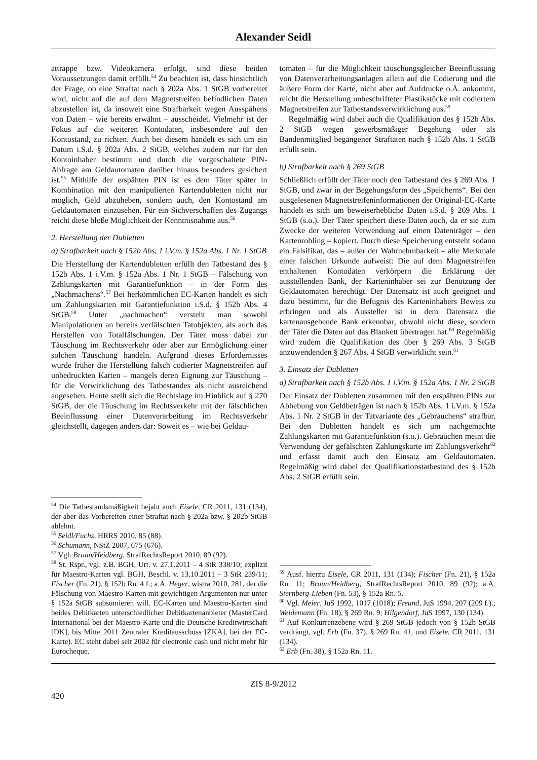Alexander Seidl
attrappe bzw. Videokamera erfolgt, sind diese beiden Voraussetzungen damit erfüllt.<sup>54</sup> Zu beachten ist, dass hinsichtlich der Frage, ob eine Straftat nach § 202a Abs. 1 StGB vorbereitet wird, nicht auf die auf dem Magnetstreifen befindlichen Daten abzustellen ist, da insoweit eine Strafbarkeit wegen Ausspähens von Daten – wie bereits erwähnt – ausscheidet. Vielmehr ist der Fokus auf die weiteren Kontodaten, insbesondere auf den Kontostand, zu richten. Auch bei diesem handelt es sich um ein Datum i.S.d. § 202a Abs. 2 StGB, welches zudem nur für den Kontoinhaber bestimmt und durch die vorgeschaltete PIN-Abfrage am Geldautomaten darüber hinaus besonders gesichert ist.<sup>55</sup> Mithilfe der erspähten PIN ist es dem Täter später in Kombination mit den manipulierten Kartendubletten nicht nur möglich, Geld abzuheben, sondern auch, den Kontostand am Geldautomaten einzusehen. Für ein Sichverschaffen des Zugangs reicht diese bloße Möglichkeit der Kenntnisnahme aus.<sup>56</sup>
2. Herstellung der Dubletten
a) Strafbarkeit nach § 152b Abs. 1 i.V.m. § 152a Abs. 1 Nr. 1 StGB
Die Herstellung der Kartendubletten erfüllt den Tatbestand des § 152b Abs. 1 i.V.m. § 152a Abs. 1 Nr. 1 StGB – Fälschung von Zahlungskarten mit Garantiefunktion – in der Form des „Nachmachens“.<sup>57</sup> Bei herkömmlichen EC-Karten handelt es sich um Zahlungskarten mit Garantiefunktion i.S.d. § 152b Abs. 4 StGB.<sup>58</sup> Unter „nachmachen“ versteht man sowohl Manipulationen an bereits verfälschten Tatobjekten, als auch das Herstellen von Totalfälschungen. Der Täter muss dabei zur Täuschung im Rechtsverkehr oder aber zur Ermöglichung einer solchen Täuschung handeln. Aufgrund dieses Erfordernisses wurde früher die Herstellung falsch codierter Magnetstreifen auf unbedruckten Karten – mangels deren Eignung zur Täuschung – für die Verwirklichung des Tatbestandes als nicht ausreichend angesehen. Heute stellt sich die Rechtslage im Hinblick auf § 270 StGB, der die Täuschung im Rechtsverkehr mit der fälschlichen Beeinflussung einer Datenverarbeitung im Rechtsverkehr gleichstellt, dagegen anders dar: Soweit es – wie bei Geldau-
<sup>54</sup> Die Tatbestandsmäßigkeit bejaht auch Eisele, CR 2011, 131 (134), der aber das Vorbereiten einer Straftat nach § 202a bzw. § 202b StGB ablehnt.
<sup>55</sup> Seidl/Fuchs, HRRS 2010, 85 (88).
<sup>56</sup> Schumann, NStZ 2007, 675 (676).
<sup>57</sup> Vgl. Braun/Heidberg, StrafRechtsReport 2010, 89 (92).
<sup>58</sup> St. Rspr., vgl. z.B. BGH, Urt. v. 27.1.2011 – 4 StR 338/10; explizit für Maestro-Karten vgl. BGH, Beschl. v. 13.10.2011 – 3 StR 239/11; Fischer (Fn. 21), § 152b Rn. 4 f.; a.A. Heger, wistra 2010, 281, der die Fälschung von Maestro-Karten mit gewichtigen Argumenten nur unter § 152a StGB subsumieren will. EC-Karten und Maestro-Karten sind beides Debitkarten unterschiedlicher Debitkartenanbieter (MasterCard International bei der Maestro-Karte und die Deutsche Kreditwirtschaft [DK], bis Mitte 2011 Zentraler Kreditausschuss [ZKA], bei der EC-Karte). EC steht dabei seit 2002 für electronic cash und nicht mehr für Eurocheque.
tomaten – für die Möglichkeit täuschungsgleicher Beeinflussung von Datenverarbeitungsanlagen allein auf die Codierung und die äußere Form der Karte, nicht aber auf Aufdrucke o.Ä. ankommt, reicht die Herstellung unbeschrifteter Plastikstücke mit codiertem Magnetstreifen zur Tatbestandsverwirklichung aus.<sup>59</sup>
Regelmäßig wird dabei auch die Qualifikation des § 152b Abs. 2 StGB wegen gewerbsmäßiger Begehung oder als Bandenmitglied begangener Straftaten nach § 152b Abs. 1 StGB erfüllt sein.
b) Strafbarkeit nach § 269 StGB
Schließlich erfüllt der Täter noch den Tatbestand des § 269 Abs. 1 StGB, und zwar in der Begehungsform des „Speicherns“. Bei den ausgelesenen Magnetstreifeninformationen der Original-EC-Karte handelt es sich um beweiserhebliche Daten i.S.d. § 269 Abs. 1 StGB (s.o.). Der Täter speichert diese Daten auch, da er sie zum Zwecke der weiteren Verwendung auf einen Datenträger – den Kartenrohling – kopiert. Durch diese Speicherung entsteht sodann ein Falsifikat, das – außer der Wahrnehmbarkeit – alle Merkmale einer falschen Urkunde aufweist: Die auf dem Magnetstreifen enthaltenen Kontodaten verkörpern die Erklärung der ausstellenden Bank, der Karteninhaber sei zur Benutzung der Geldautomaten berechtigt. Der Datensatz ist auch geeignet und dazu bestimmt, für die Befugnis des Karteninhabers Beweis zu erbringen und als Aussteller ist in dem Datensatz die kartenausgebende Bank erkennbar, obwohl nicht diese, sondern der Täter die Daten auf das Blankett übertragen hat.<sup>60</sup> Regelmäßig wird zudem die Qualifikation des über § 269 Abs. 3 StGB anzuwendenden § 267 Abs. 4 StGB verwirklicht sein.<sup>61</sup>
3. Einsatz der Dubletten
a) Strafbarkeit nach § 152b Abs. 1 i.V.m. § 152a Abs. 1 Nr. 2 StGB
Der Einsatz der Dubletten zusammen mit den erspähten PINs zur Abhebung von Geldbeträgen ist nach § 152b Abs. 1 i.V.m. § 152a Abs. 1 Nr. 2 StGB in der Tatvariante des „Gebrauchens“ strafbar. Bei den Dubletten handelt es sich um nachgemachte Zahlungskarten mit Garantiefunktion (s.o.). Gebrauchen meint die Verwendung der gefälschten Zahlungskarte im Zahlungsverkehr<sup>62</sup> und erfasst damit auch den Einsatz am Geldautomaten. Regelmäßig wird dabei der Qualifikationstatbestand des § 152b Abs. 2 StGB erfüllt sein.
<sup>59</sup> Ausf. hierzu Eisele, CR 2011, 131 (134); Fischer (Fn. 21), § 152a Rn. 11; Braun/Heidberg, StrafRechtsReport 2010, 89 (92); a.A. Sternberg-Lieben (Fn. 53), § 152a Rn. 5.
<sup>60</sup> Vgl. Meier, JuS 1992, 1017 (1018); Freund, JuS 1994, 207 (209 f.).; Weidemann (Fn. 18), § 269 Rn. 9; Hilgendorf, JuS 1997, 130 (134).
<sup>61</sup> Auf Konkurrenzebene wird § 269 StGB jedoch von § 152b StGB verdrängt, vgl. Erb (Fn. 37), § 269 Rn. 41, und Eisele, CR 2011, 131 (134).
<sup>62</sup> Erb (Fn. 38), § 152a Rn. 11.
ZIS 8-9/2012
420